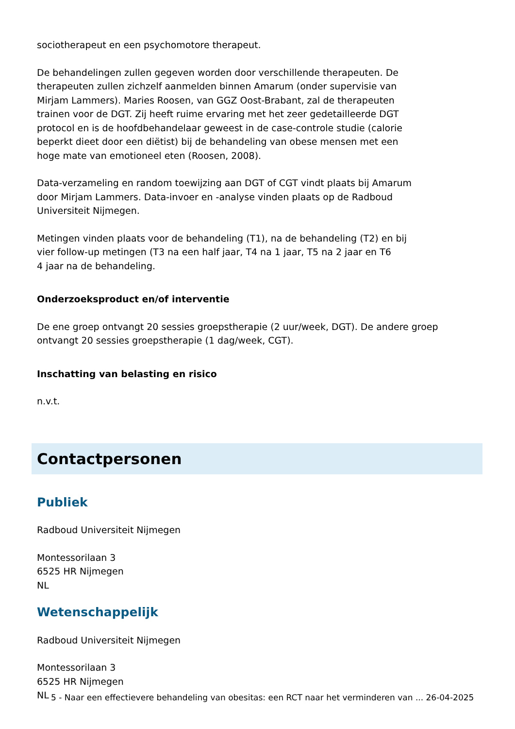sociotherapeut en een psychomotore therapeut.
De behandelingen zullen gegeven worden door verschillende therapeuten. De
therapeuten zullen zichzelf aanmelden binnen Amarum (onder supervisie van
Mirjam Lammers). Maries Roosen, van GGZ Oost-Brabant, zal de therapeuten
trainen voor de DGT. Zij heeft ruime ervaring met het zeer gedetailleerde DGT
protocol en is de hoofdbehandelaar geweest in de case-controle studie (calorie
beperkt dieet door een diëtist) bij de behandeling van obese mensen met een
hoge mate van emotioneel eten (Roosen, 2008).
Data-verzameling en random toewijzing aan DGT of CGT vindt plaats bij Amarum
door Mirjam Lammers. Data-invoer en -analyse vinden plaats op de Radboud
Universiteit Nijmegen.
Metingen vinden plaats voor de behandeling (T1), na de behandeling (T2) en bij
vier follow-up metingen (T3 na een half jaar, T4 na 1 jaar, T5 na 2 jaar en T6
4 jaar na de behandeling.
Onderzoeksproduct en/of interventie
De ene groep ontvangt 20 sessies groepstherapie (2 uur/week, DGT). De andere groep
ontvangt 20 sessies groepstherapie (1 dag/week, CGT).
Inschatting van belasting en risico
n.v.t.
Contactpersonen
Publiek
Radboud Universiteit Nijmegen
Montessorilaan 3
6525 HR Nijmegen
NL
Wetenschappelijk
Radboud Universiteit Nijmegen
Montessorilaan 3
6525 HR Nijmegen
NL
5 - Naar een effectievere behandeling van obesitas: een RCT naar het verminderen van ... 26-04-2025